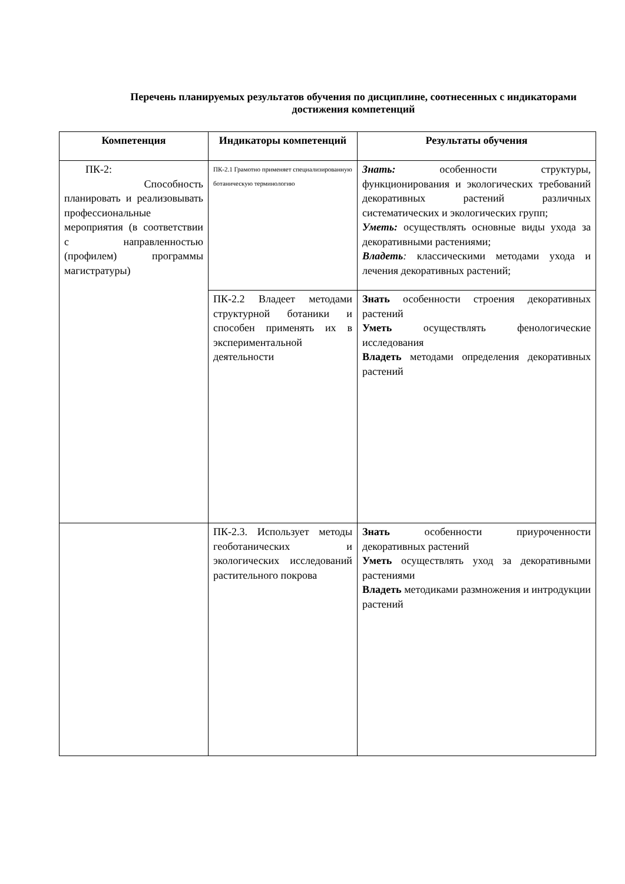Перечень планируемых результатов обучения по дисциплине, соотнесенных с индикаторами достижения компетенций
| Компетенция | Индикаторы компетенций | Результаты обучения |
| --- | --- | --- |
| ПК-2: Способность планировать и реализовывать профессиональные мероприятия (в соответствии с направленностью (профилем) программы магистратуры) | ПК-2.1 Грамотно применяет специализированную ботаническую терминологию | Знать: особенности структуры, функционирования и экологических требований декоративных растений различных систематических и экологических групп; Уметь: осуществлять основные виды ухода за декоративными растениями; Владеть : классическими методами ухода и лечения декоративных растений; |
| | ПК-2.2 Владеет методами структурной ботаники и способен применять их в экспериментальной деятельности | Знать особенности строения декоративных растений Уметь осуществлять фенологические исследования Владеть методами определения декоративных растений |
| | ПК-2.3. Использует методы геоботанических и экологических исследований растительного покрова | Знать особенности приуроченности декоративных растений Уметь осуществлять уход за декоративными растениями Владеть методиками размножения и интродукции растений |